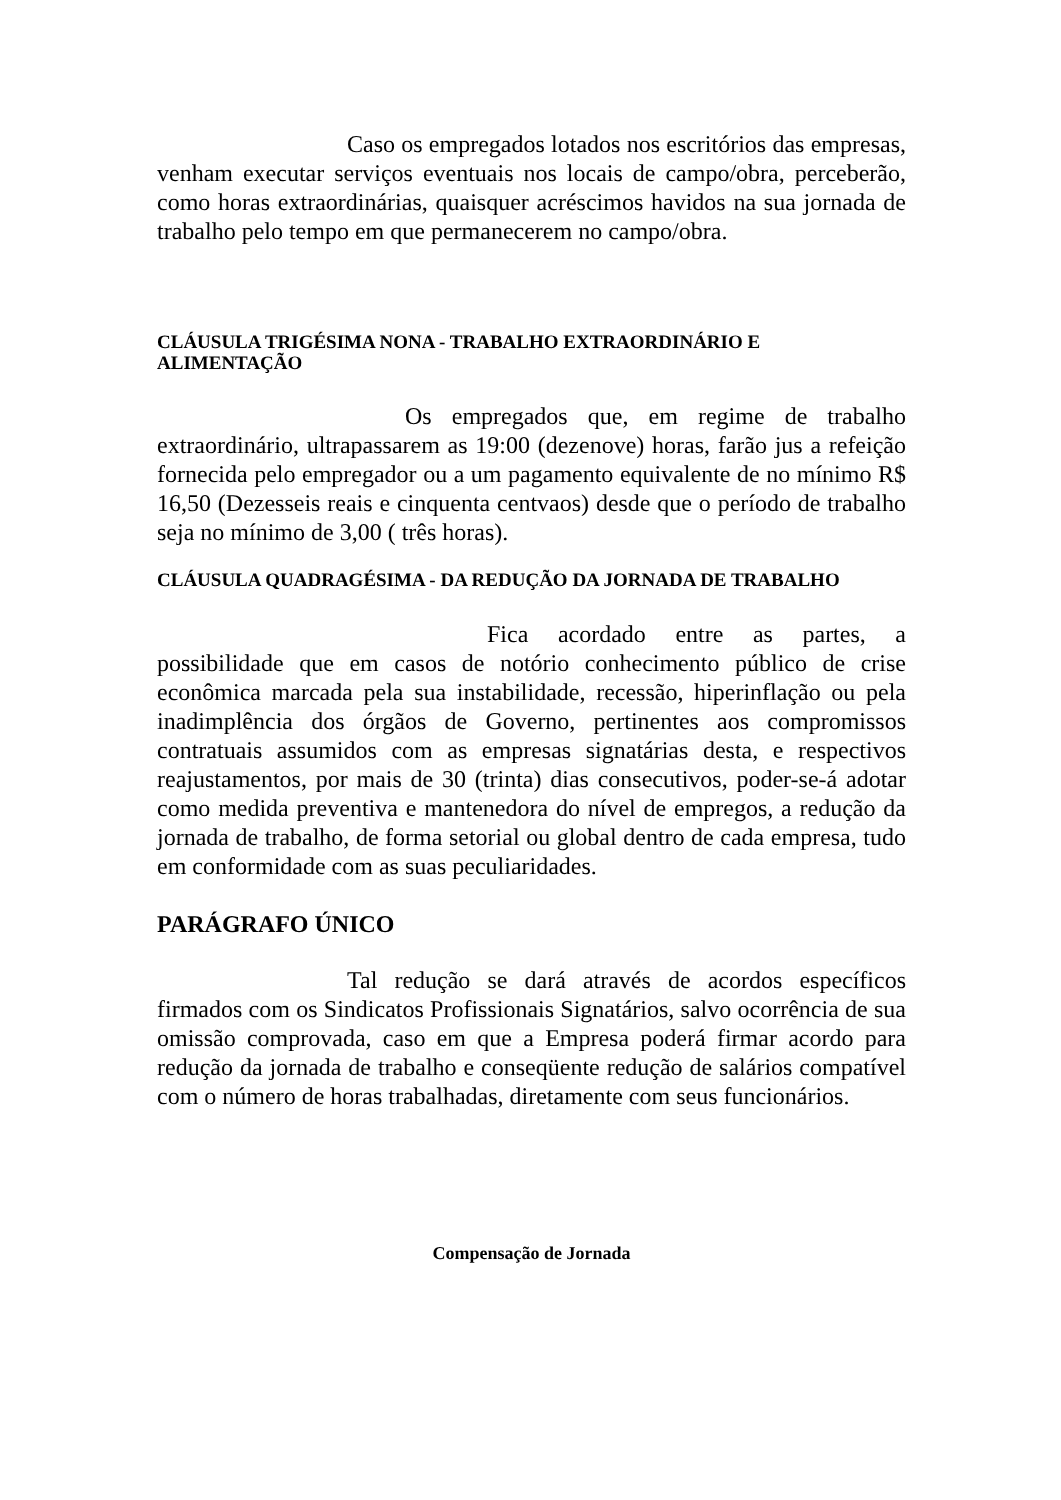Caso os empregados lotados nos escritórios das empresas, venham executar serviços eventuais nos locais de campo/obra, perceberão, como horas extraordinárias, quaisquer acréscimos havidos na sua jornada de trabalho pelo tempo em que permanecerem no campo/obra.
CLÁUSULA TRIGÉSIMA NONA - TRABALHO EXTRAORDINÁRIO E ALIMENTAÇÃO
Os empregados que, em regime de trabalho extraordinário, ultrapassarem as 19:00 (dezenove) horas, farão jus a refeição fornecida pelo empregador ou a um pagamento equivalente de no mínimo R$ 16,50 (Dezesseis reais e cinquenta centvaos) desde que o período de trabalho seja no mínimo de 3,00 ( três horas).
CLÁUSULA QUADRAGÉSIMA - DA REDUÇÃO DA JORNADA DE TRABALHO
Fica acordado entre as partes, a possibilidade que em casos de notório conhecimento público de crise econômica marcada pela sua instabilidade, recessão, hiperinflação ou pela inadimplência dos órgãos de Governo, pertinentes aos compromissos contratuais assumidos com as empresas signatárias desta, e respectivos reajustamentos, por mais de 30 (trinta) dias consecutivos, poder-se-á adotar como medida preventiva e mantenedora do nível de empregos, a redução da jornada de trabalho, de forma setorial ou global dentro de cada empresa, tudo em conformidade com as suas peculiaridades.
PARÁGRAFO ÚNICO
Tal redução se dará através de acordos específicos firmados com os Sindicatos Profissionais Signatários, salvo ocorrência de sua omissão comprovada, caso em que a Empresa poderá firmar acordo para redução da jornada de trabalho e conseqüente redução de salários compatível com o número de horas trabalhadas, diretamente com seus funcionários.
Compensação de Jornada